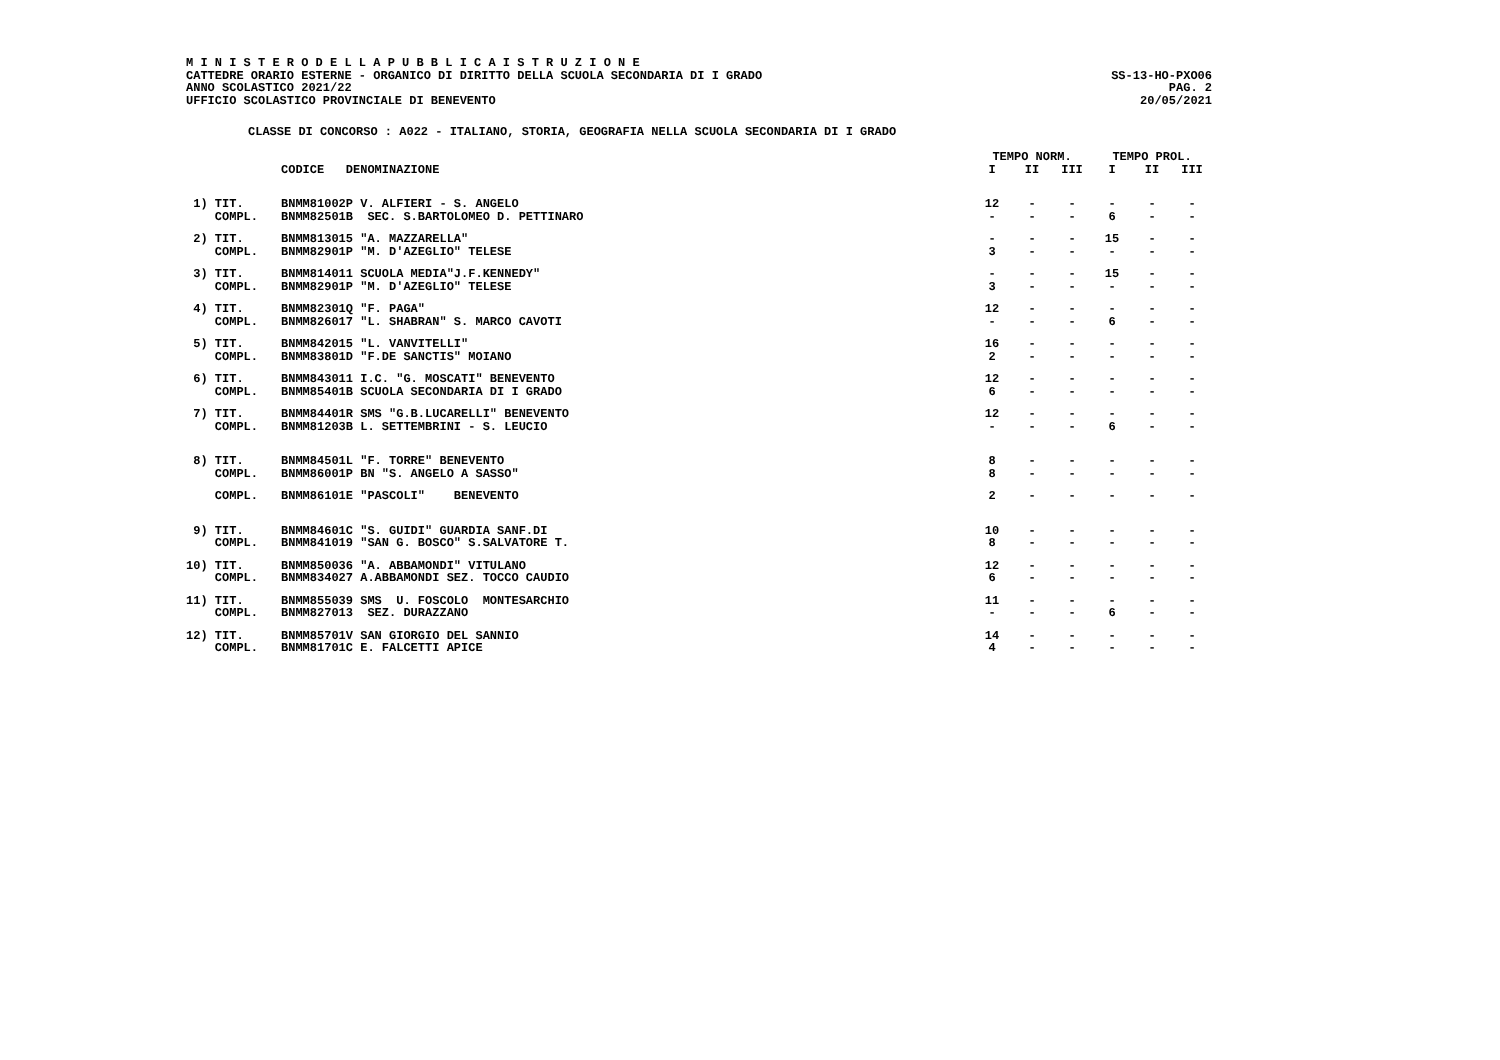M I N I S T E R O D E L L A P U B B L I C A I S T R U Z I O N E
CATTEDRE ORARIO ESTERNE - ORGANICO DI DIRITTO DELLA SCUOLA SECONDARIA DI I GRADO SS-13-HO-PXO06
ANNO SCOLASTICO 2021/22 PAG. 2
UFFICIO SCOLASTICO PROVINCIALE DI BENEVENTO 20/05/2021
CLASSE DI CONCORSO : A022 - ITALIANO, STORIA, GEOGRAFIA NELLA SCUOLA SECONDARIA DI I GRADO
| | | | TEMPO NORM. | | | TEMPO PROL. | | |
| --- | --- | --- | --- | --- | --- | --- | --- | --- |
| | CODICE DENOMINAZIONE | | I | II | III | I | II | III |
| 1) TIT. | BNMM81002P V. ALFIERI - S. ANGELO | | 12 | - | - | - | - | - |
| COMPL. | BNMM82501B SEC. S.BARTOLOMEO D. PETTINARO | | - | - | - | 6 | - | - |
| 2) TIT. | BNMM813015 "A. MAZZARELLA" | | - | - | - | 15 | - | - |
| COMPL. | BNMM82901P "M. D'AZEGLIO" TELESE | | 3 | - | - | - | - | - |
| 3) TIT. | BNMM814011 SCUOLA MEDIA"J.F.KENNEDY" | | - | - | - | 15 | - | - |
| COMPL. | BNMM82901P "M. D'AZEGLIO" TELESE | | 3 | - | - | - | - | - |
| 4) TIT. | BNMM82301Q "F. PAGA" | | 12 | - | - | - | - | - |
| COMPL. | BNMM826017 "L. SHABRAN" S. MARCO CAVOTI | | - | - | - | 6 | - | - |
| 5) TIT. | BNMM842015 "L. VANVITELLI" | | 16 | - | - | - | - | - |
| COMPL. | BNMM83801D "F.DE SANCTIS" MOIANO | | 2 | - | - | - | - | - |
| 6) TIT. | BNMM843011 I.C. "G. MOSCATI" BENEVENTO | | 12 | - | - | - | - | - |
| COMPL. | BNMM85401B SCUOLA SECONDARIA DI I GRADO | | 6 | - | - | - | - | - |
| 7) TIT. | BNMM84401R SMS "G.B.LUCARELLI" BENEVENTO | | 12 | - | - | - | - | - |
| COMPL. | BNMM81203B L. SETTEMBRINI - S. LEUCIO | | - | - | - | 6 | - | - |
| 8) TIT. | BNMM84501L "F. TORRE" BENEVENTO | | 8 | - | - | - | - | - |
| COMPL. | BNMM86001P BN "S. ANGELO A SASSO" | | 8 | - | - | - | - | - |
| COMPL. | BNMM86101E "PASCOLI" BENEVENTO | | 2 | - | - | - | - | - |
| 9) TIT. | BNMM84601C "S. GUIDI" GUARDIA SANF.DI | | 10 | - | - | - | - | - |
| COMPL. | BNMM841019 "SAN G. BOSCO" S.SALVATORE T. | | 8 | - | - | - | - | - |
| 10) TIT. | BNMM850036 "A. ABBAMONDI" VITULANO | | 12 | - | - | - | - | - |
| COMPL. | BNMM834027 A.ABBAMONDI SEZ. TOCCO CAUDIO | | 6 | - | - | - | - | - |
| 11) TIT. | BNMM855039 SMS U. FOSCOLO MONTESARCHIO | | 11 | - | - | - | - | - |
| COMPL. | BNMM827013 SEZ. DURAZZANO | | - | - | - | 6 | - | - |
| 12) TIT. | BNMM85701V SAN GIORGIO DEL SANNIO | | 14 | - | - | - | - | - |
| COMPL. | BNMM81701C E. FALCETTI APICE | | 4 | - | - | - | - | - |